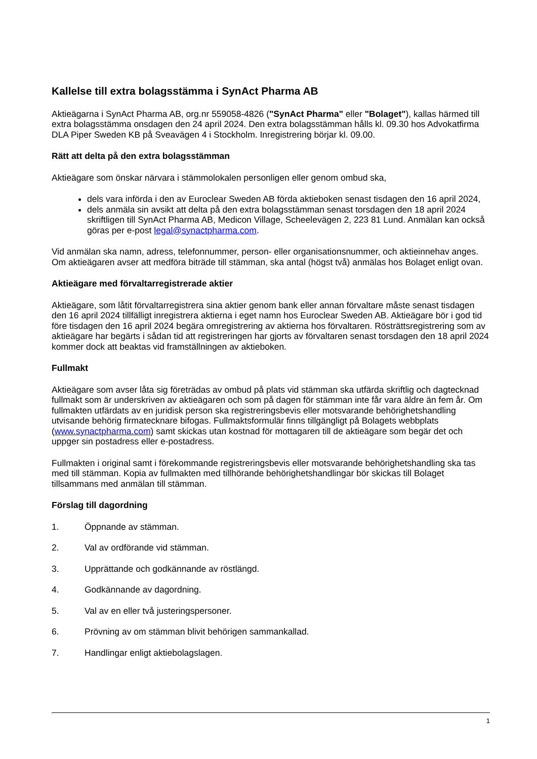Kallelse till extra bolagsstämma i SynAct Pharma AB
Aktieägarna i SynAct Pharma AB, org.nr 559058-4826 ("SynAct Pharma" eller "Bolaget"), kallas härmed till extra bolagsstämma onsdagen den 24 april 2024. Den extra bolagsstämman hålls kl. 09.30 hos Advokatfirma DLA Piper Sweden KB på Sveavägen 4 i Stockholm. Inregistrering börjar kl. 09.00.
Rätt att delta på den extra bolagsstämman
Aktieägare som önskar närvara i stämmolokalen personligen eller genom ombud ska,
dels vara införda i den av Euroclear Sweden AB förda aktieboken senast tisdagen den 16 april 2024,
dels anmäla sin avsikt att delta på den extra bolagsstämman senast torsdagen den 18 april 2024 skriftligen till SynAct Pharma AB, Medicon Village, Scheelevägen 2, 223 81 Lund. Anmälan kan också göras per e-post legal@synactpharma.com.
Vid anmälan ska namn, adress, telefonnummer, person- eller organisationsnummer, och aktieinnehav anges. Om aktieägaren avser att medföra biträde till stämman, ska antal (högst två) anmälas hos Bolaget enligt ovan.
Aktieägare med förvaltarregistrerade aktier
Aktieägare, som låtit förvaltarregistrera sina aktier genom bank eller annan förvaltare måste senast tisdagen den 16 april 2024 tillfälligt inregistrera aktierna i eget namn hos Euroclear Sweden AB. Aktieägare bör i god tid före tisdagen den 16 april 2024 begära omregistrering av aktierna hos förvaltaren. Rösträttsregistrering som av aktieägare har begärts i sådan tid att registreringen har gjorts av förvaltaren senast torsdagen den 18 april 2024 kommer dock att beaktas vid framställningen av aktieboken.
Fullmakt
Aktieägare som avser låta sig företrädas av ombud på plats vid stämman ska utfärda skriftlig och dagtecknad fullmakt som är underskriven av aktieägaren och som på dagen för stämman inte får vara äldre än fem år. Om fullmakten utfärdats av en juridisk person ska registreringsbevis eller motsvarande behörighetshandling utvisande behörig firmatecknare bifogas. Fullmaktsformulär finns tillgängligt på Bolagets webbplats (www.synactpharma.com) samt skickas utan kostnad för mottagaren till de aktieägare som begär det och uppger sin postadress eller e-postadress.
Fullmakten i original samt i förekommande registreringsbevis eller motsvarande behörighetshandling ska tas med till stämman. Kopia av fullmakten med tillhörande behörighetshandlingar bör skickas till Bolaget tillsammans med anmälan till stämman.
Förslag till dagordning
1. Öppnande av stämman.
2. Val av ordförande vid stämman.
3. Upprättande och godkännande av röstlängd.
4. Godkännande av dagordning.
5. Val av en eller två justeringspersoner.
6. Prövning av om stämman blivit behörigen sammankallad.
7. Handlingar enligt aktiebolagslagen.
1